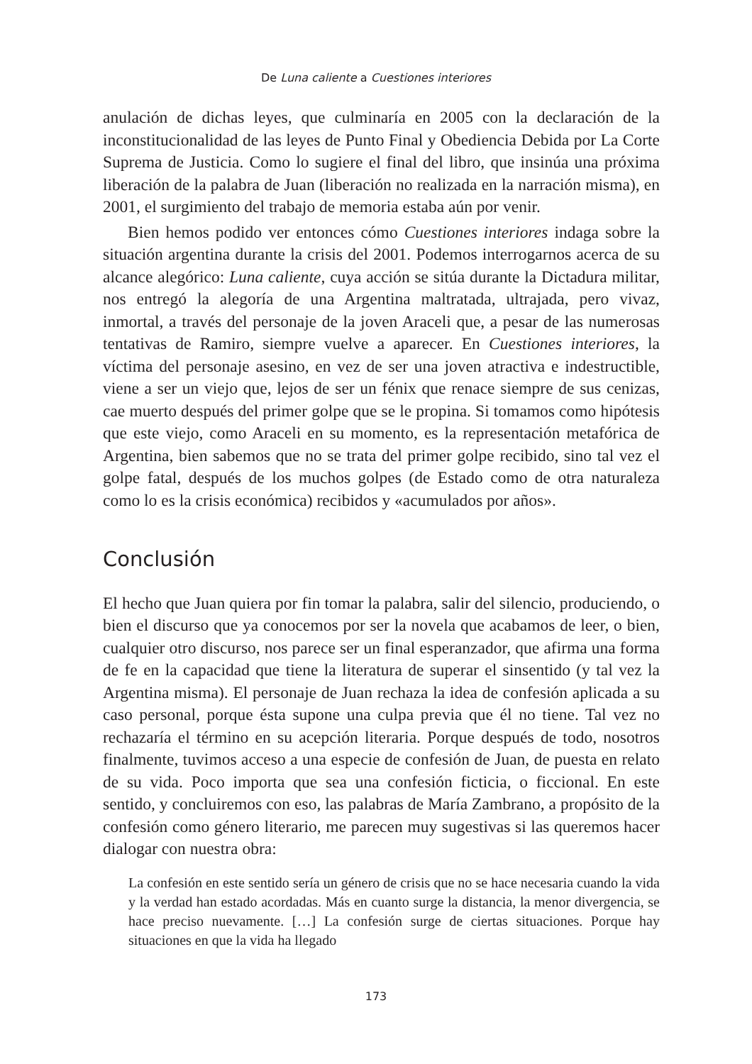De Luna caliente a Cuestiones interiores
anulación de dichas leyes, que culminaría en 2005 con la declaración de la inconstitucionalidad de las leyes de Punto Final y Obediencia Debida por La Corte Suprema de Justicia. Como lo sugiere el final del libro, que insinúa una próxima liberación de la palabra de Juan (liberación no realizada en la narración misma), en 2001, el surgimiento del trabajo de memoria estaba aún por venir.
Bien hemos podido ver entonces cómo Cuestiones interiores indaga sobre la situación argentina durante la crisis del 2001. Podemos interrogarnos acerca de su alcance alegórico: Luna caliente, cuya acción se sitúa durante la Dictadura militar, nos entregó la alegoría de una Argentina maltratada, ultrajada, pero vivaz, inmortal, a través del personaje de la joven Araceli que, a pesar de las numerosas tentativas de Ramiro, siempre vuelve a aparecer. En Cuestiones interiores, la víctima del personaje asesino, en vez de ser una joven atractiva e indestructible, viene a ser un viejo que, lejos de ser un fénix que renace siempre de sus cenizas, cae muerto después del primer golpe que se le propina. Si tomamos como hipótesis que este viejo, como Araceli en su momento, es la representación metafórica de Argentina, bien sabemos que no se trata del primer golpe recibido, sino tal vez el golpe fatal, después de los muchos golpes (de Estado como de otra naturaleza como lo es la crisis económica) recibidos y «acumulados por años».
Conclusión
El hecho que Juan quiera por fin tomar la palabra, salir del silencio, produciendo, o bien el discurso que ya conocemos por ser la novela que acabamos de leer, o bien, cualquier otro discurso, nos parece ser un final esperanzador, que afirma una forma de fe en la capacidad que tiene la literatura de superar el sinsentido (y tal vez la Argentina misma). El personaje de Juan rechaza la idea de confesión aplicada a su caso personal, porque ésta supone una culpa previa que él no tiene. Tal vez no rechazaría el término en su acepción literaria. Porque después de todo, nosotros finalmente, tuvimos acceso a una especie de confesión de Juan, de puesta en relato de su vida. Poco importa que sea una confesión ficticia, o ficcional. En este sentido, y concluiremos con eso, las palabras de María Zambrano, a propósito de la confesión como género literario, me parecen muy sugestivas si las queremos hacer dialogar con nuestra obra:
La confesión en este sentido sería un género de crisis que no se hace necesaria cuando la vida y la verdad han estado acordadas. Más en cuanto surge la distancia, la menor divergencia, se hace preciso nuevamente. […] La confesión surge de ciertas situaciones. Porque hay situaciones en que la vida ha llegado
173